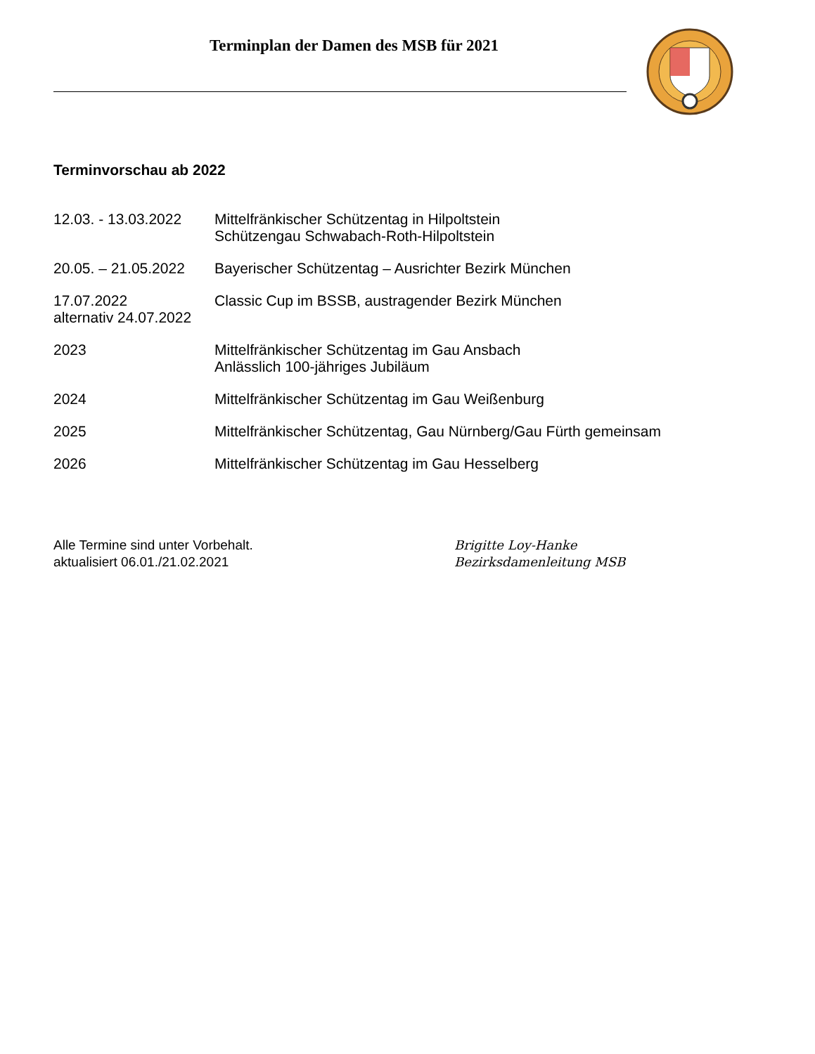Terminplan der Damen des MSB für 2021
Terminvorschau ab 2022
12.03. - 13.03.2022
Mittelfränkischer Schützentag in Hilpoltstein
Schützengau Schwabach-Roth-Hilpoltstein
20.05. – 21.05.2022
Bayerischer Schützentag – Ausrichter Bezirk München
17.07.2022
alternativ 24.07.2022
Classic Cup im BSSB, austragender Bezirk München
2023 Mittelfränkischer Schützentag im Gau Ansbach
Anlässlich 100-jähriges Jubiläum
2024 Mittelfränkischer Schützentag im Gau Weißenburg
2025 Mittelfränkischer Schützentag, Gau Nürnberg/Gau Fürth gemeinsam
2026 Mittelfränkischer Schützentag im Gau Hesselberg
Alle Termine sind unter Vorbehalt.
aktualisiert 06.01./21.02.2021
Brigitte Loy-Hanke
Bezirksdamenleitung MSB